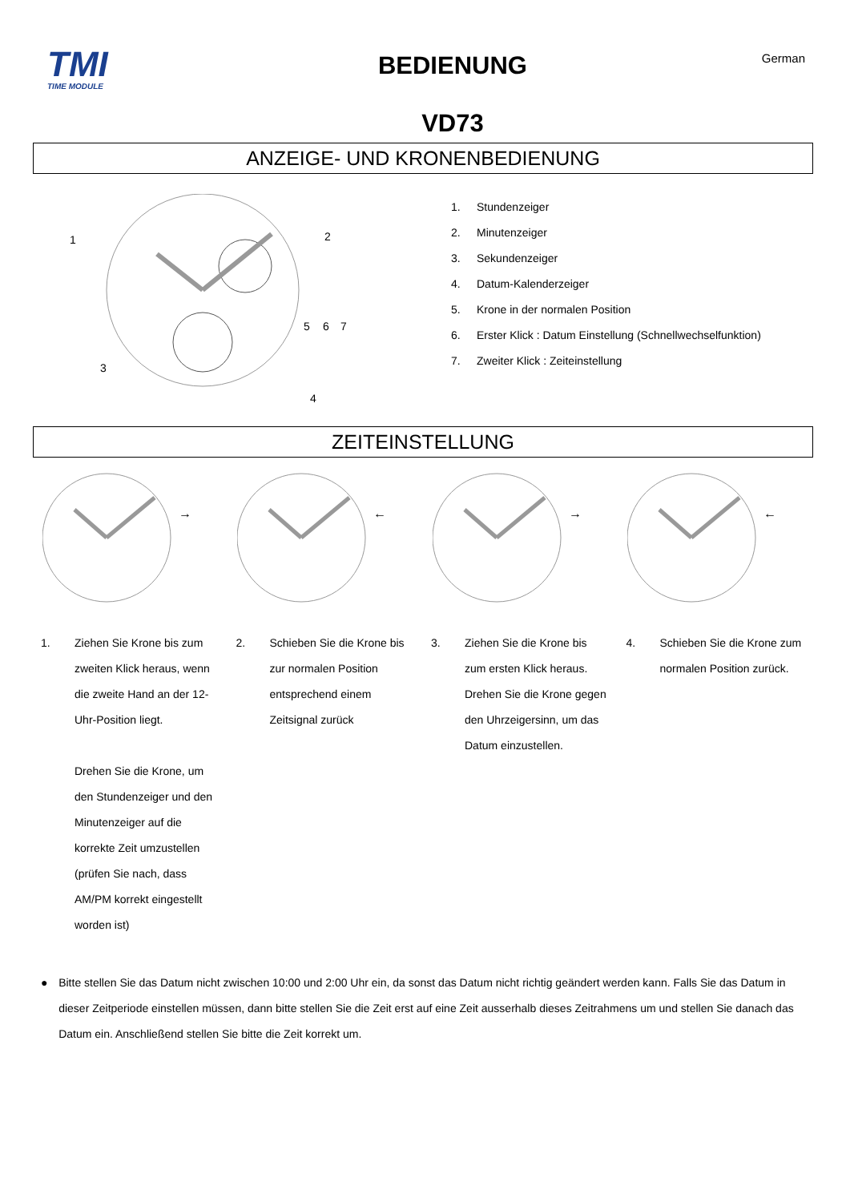TMI
TIME MODULE
BEDIENUNG
VD73
German
ANZEIGE- UND KRONENBEDIENUNG
1
2
3
4
5
6
7
1. Stundenzeiger
2. Minutenzeiger
3. Sekundenzeiger
4. Datum-Kalenderzeiger
5. Krone in der normalen Position
6. Erster Klick : Datum Einstellung (Schnellwechselfunktion)
7. Zweiter Klick : Zeiteinstellung
ZEITEINSTELLUNG
→
←
→
←
1. Ziehen Sie Krone bis zum zweiten Klick heraus, wenn die zweite Hand an der 12-Uhr-Position liegt.
Drehen Sie die Krone, um den Stundenzeiger und den Minutenzeiger auf die korrekte Zeit umzustellen (prüfen Sie nach, dass AM/PM korrekt eingestellt worden ist)
2. Schieben Sie die Krone bis zur normalen Position entsprechend einem Zeitsignal zurück
3. Ziehen Sie die Krone bis zum ersten Klick heraus. Drehen Sie die Krone gegen den Uhrzeigersinn, um das Datum einzustellen.
4. Schieben Sie die Krone zum normalen Position zurück.
● Bitte stellen Sie das Datum nicht zwischen 10:00 und 2:00 Uhr ein, da sonst das Datum nicht richtig geändert werden kann. Falls Sie das Datum in dieser Zeitperiode einstellen müssen, dann bitte stellen Sie die Zeit erst auf eine Zeit ausserhalb dieses Zeitrahmens um und stellen Sie danach das Datum ein. Anschließend stellen Sie bitte die Zeit korrekt um.